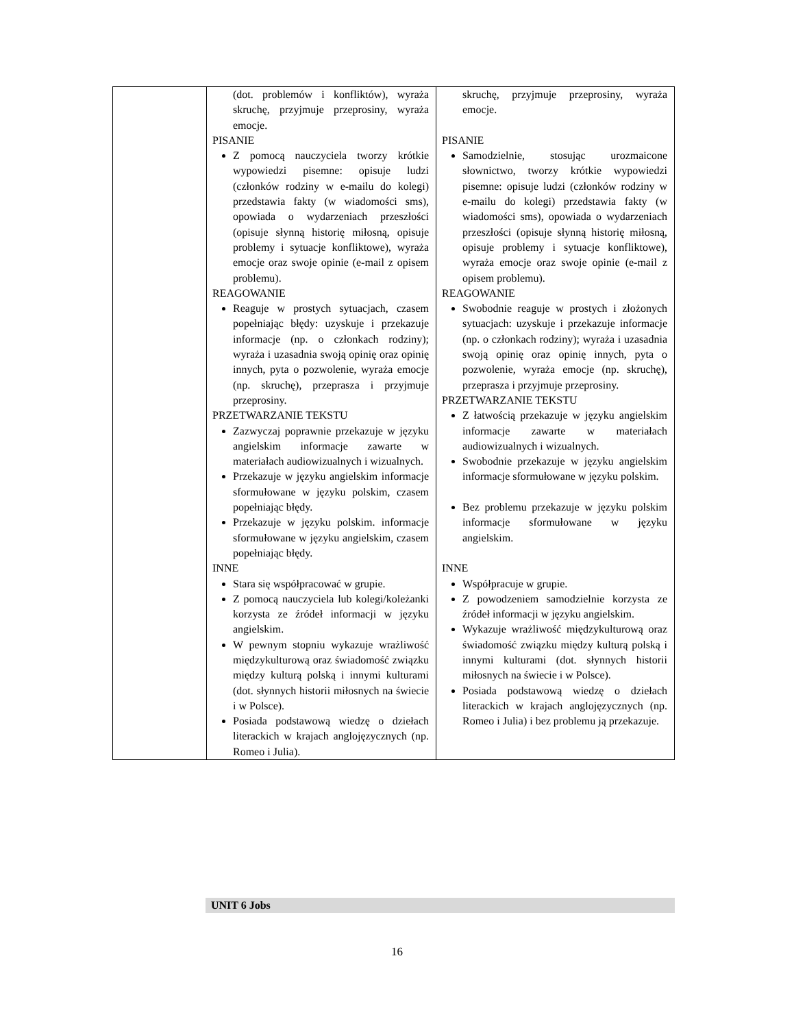| | (dot. problemów i konfliktów), wyraża skruchę, przyjmuje przeprosiny, wyraża emocje. PISANIE Z pomocą nauczyciela tworzy krótkie wypowiedzi pisemne: opisuje ludzi (członków rodziny w e-mailu do kolegi) przedstawia fakty (w wiadomości sms), opowiada o wydarzeniach przeszłości (opisuje słynną historię miłosną, opisuje problemy i sytuacje konfliktowe), wyraża emocje oraz swoje opinie (e-mail z opisem problemu). REAGOWANIE Reaguje w prostych sytuacjach, czasem popełniając błędy: uzyskuje i przekazuje informacje (np. o członkach rodziny); wyraża i uzasadnia swoją opinię oraz opinię innych, pyta o pozwolenie, wyraża emocje (np. skruchę), przeprasza i przyjmuje przeprosiny. PRZETWARZANIE TEKSTU Zazwyczaj poprawnie przekazuje w języku angielskim informacje zawarte w materiałach audiowizualnych i wizualnych. Przekazuje w języku angielskim informacje sformułowane w języku polskim, czasem popełniając błędy. Przekazuje w języku polskim. informacje sformułowane w języku angielskim, czasem popełniając błędy. INNE Stara się współpracować w grupie. Z pomocą nauczyciela lub kolegi/koleżanki korzysta ze źródeł informacji w języku angielskim. W pewnym stopniu wykazuje wrażliwość międzykulturową oraz świadomość związku między kulturą polską i innymi kulturami (dot. słynnych historii miłosnych na świecie i w Polsce). Posiada podstawową wiedzę o dziełach literackich w krajach anglojęzycznych (np. Romeo i Julia). | skruchę, przyjmuje przeprosiny, wyraża emocje. PISANIE Samodzielnie, stosując urozmaicone słownictwo, tworzy krótkie wypowiedzi pisemne: opisuje ludzi (członków rodziny w e-mailu do kolegi) przedstawia fakty (w wiadomości sms), opowiada o wydarzeniach przeszłości (opisuje słynną historię miłosną, opisuje problemy i sytuacje konfliktowe), wyraża emocje oraz swoje opinie (e-mail z opisem problemu). REAGOWANIE Swobodnie reaguje w prostych i złożonych sytuacjach: uzyskuje i przekazuje informacje (np. o członkach rodziny); wyraża i uzasadnia swoją opinię oraz opinię innych, pyta o pozwolenie, wyraża emocje (np. skruchę), przeprasza i przyjmuje przeprosiny. PRZETWARZANIE TEKSTU Z łatwością przekazuje w języku angielskim informacje zawarte w materiałach audiowizualnych i wizualnych. Swobodnie przekazuje w języku angielskim informacje sformułowane w języku polskim. Bez problemu przekazuje w języku polskim informacje sformułowane w języku angielskim. INNE Współpracuje w grupie. Z powodzeniem samodzielnie korzysta ze źródeł informacji w języku angielskim. Wykazuje wrażliwość międzykulturową oraz świadomość związku między kulturą polską i innymi kulturami (dot. słynnych historii miłosnych na świecie i w Polsce). Posiada podstawową wiedzę o dziełach literackich w krajach anglojęzycznych (np. Romeo i Julia) i bez problemu ją przekazuje. |
UNIT 6 Jobs
16